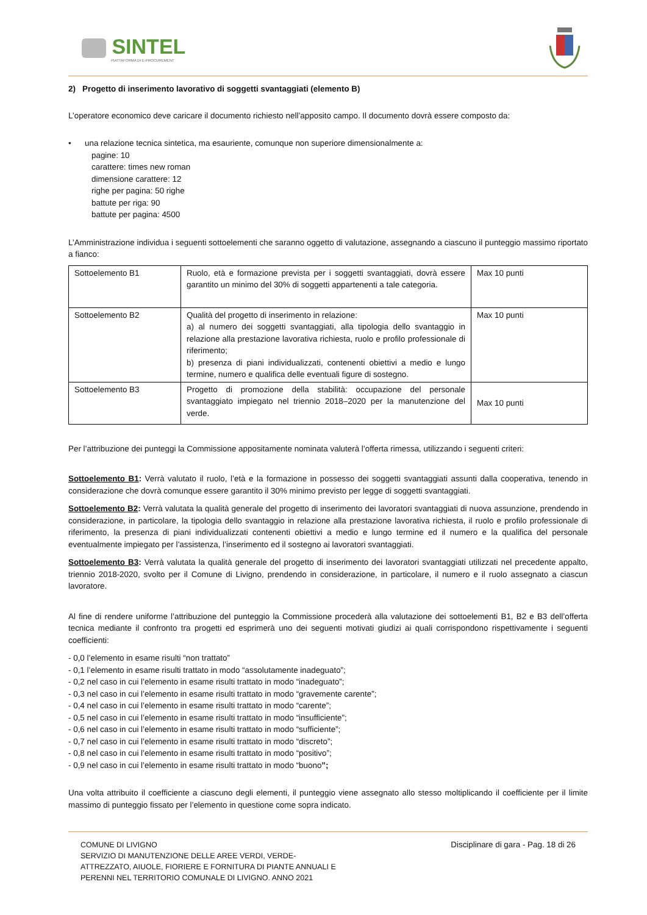SINTEL
PIATTAFORMA DI E-PROCUREMENT
2) Progetto di inserimento lavorativo di soggetti svantaggiati (elemento B)
L’operatore economico deve caricare il documento richiesto nell’apposito campo. Il documento dovrà essere composto da:
• una relazione tecnica sintetica, ma esauriente, comunque non superiore dimensionalmente a:
pagine: 10
carattere: times new roman
dimensione carattere: 12
righe per pagina: 50 righe
battute per riga: 90
battute per pagina: 4500
L’Amministrazione individua i seguenti sottoelementi che saranno oggetto di valutazione, assegnando a ciascuno il punteggio massimo riportato a fianco:
| Sottoelemento B1 | Ruolo, età e formazione prevista per i soggetti svantaggiati, dovrà essere garantito un minimo del 30% di soggetti appartenenti a tale categoria. | Max 10 punti |
| Sottoelemento B2 | Qualità del progetto di inserimento in relazione: a) al numero dei soggetti svantaggiati, alla tipologia dello svantaggio in relazione alla prestazione lavorativa richiesta, ruolo e profilo professionale di riferimento; b) presenza di piani individualizzati, contenenti obiettivi a medio e lungo termine, numero e qualifica delle eventuali figure di sostegno. | Max 10 punti |
| Sottoelemento B3 | Progetto di promozione della stabilità: occupazione del personale svantaggiato impiegato nel triennio 2018–2020 per la manutenzione del verde. | Max 10 punti |
Per l’attribuzione dei punteggi la Commissione appositamente nominata valuterà l’offerta rimessa, utilizzando i seguenti criteri:
Sottoelemento B1: Verrà valutato il ruolo, l’età e la formazione in possesso dei soggetti svantaggiati assunti dalla cooperativa, tenendo in considerazione che dovrà comunque essere garantito il 30% minimo previsto per legge di soggetti svantaggiati.
Sottoelemento B2: Verrà valutata la qualità generale del progetto di inserimento dei lavoratori svantaggiati di nuova assunzione, prendendo in considerazione, in particolare, la tipologia dello svantaggio in relazione alla prestazione lavorativa richiesta, il ruolo e profilo professionale di riferimento, la presenza di piani individualizzati contenenti obiettivi a medio e lungo termine ed il numero e la qualifica del personale eventualmente impiegato per l’assistenza, l’inserimento ed il sostegno ai lavoratori svantaggiati.
Sottoelemento B3: Verrà valutata la qualità generale del progetto di inserimento dei lavoratori svantaggiati utilizzati nel precedente appalto, triennio 2018-2020, svolto per il Comune di Livigno, prendendo in considerazione, in particolare, il numero e il ruolo assegnato a ciascun lavoratore.
Al fine di rendere uniforme l’attribuzione del punteggio la Commissione procederà alla valutazione dei sottoelementi B1, B2 e B3 dell’offerta tecnica mediante il confronto tra progetti ed esprimerà uno dei seguenti motivati giudizi ai quali corrispondono rispettivamente i seguenti coefficienti:
- 0,0 l’elemento in esame risulti “non trattato”
- 0,1 l’elemento in esame risulti trattato in modo “assolutamente inadeguato”;
- 0,2 nel caso in cui l’elemento in esame risulti trattato in modo “inadeguato”;
- 0,3 nel caso in cui l’elemento in esame risulti trattato in modo “gravemente carente”;
- 0,4 nel caso in cui l’elemento in esame risulti trattato in modo “carente”;
- 0,5 nel caso in cui l’elemento in esame risulti trattato in modo “insufficiente”;
- 0,6 nel caso in cui l’elemento in esame risulti trattato in modo “sufficiente”;
- 0,7 nel caso in cui l’elemento in esame risulti trattato in modo “discreto”;
- 0,8 nel caso in cui l’elemento in esame risulti trattato in modo “positivo”;
- 0,9 nel caso in cui l’elemento in esame risulti trattato in modo “buono”;
Una volta attribuito il coefficiente a ciascuno degli elementi, il punteggio viene assegnato allo stesso moltiplicando il coefficiente per il limite massimo di punteggio fissato per l’elemento in questione come sopra indicato.
COMUNE DI LIVIGNO
SERVIZIO DI MANUTENZIONE DELLE AREE VERDI, VERDE-
ATTREZZATO, AIUOLE, FIORIERE E FORNITURA DI PIANTE ANNUALI E
PERENNI NEL TERRITORIO COMUNALE DI LIVIGNO. ANNO 2021
Disciplinare di gara - Pag. 18 di 26